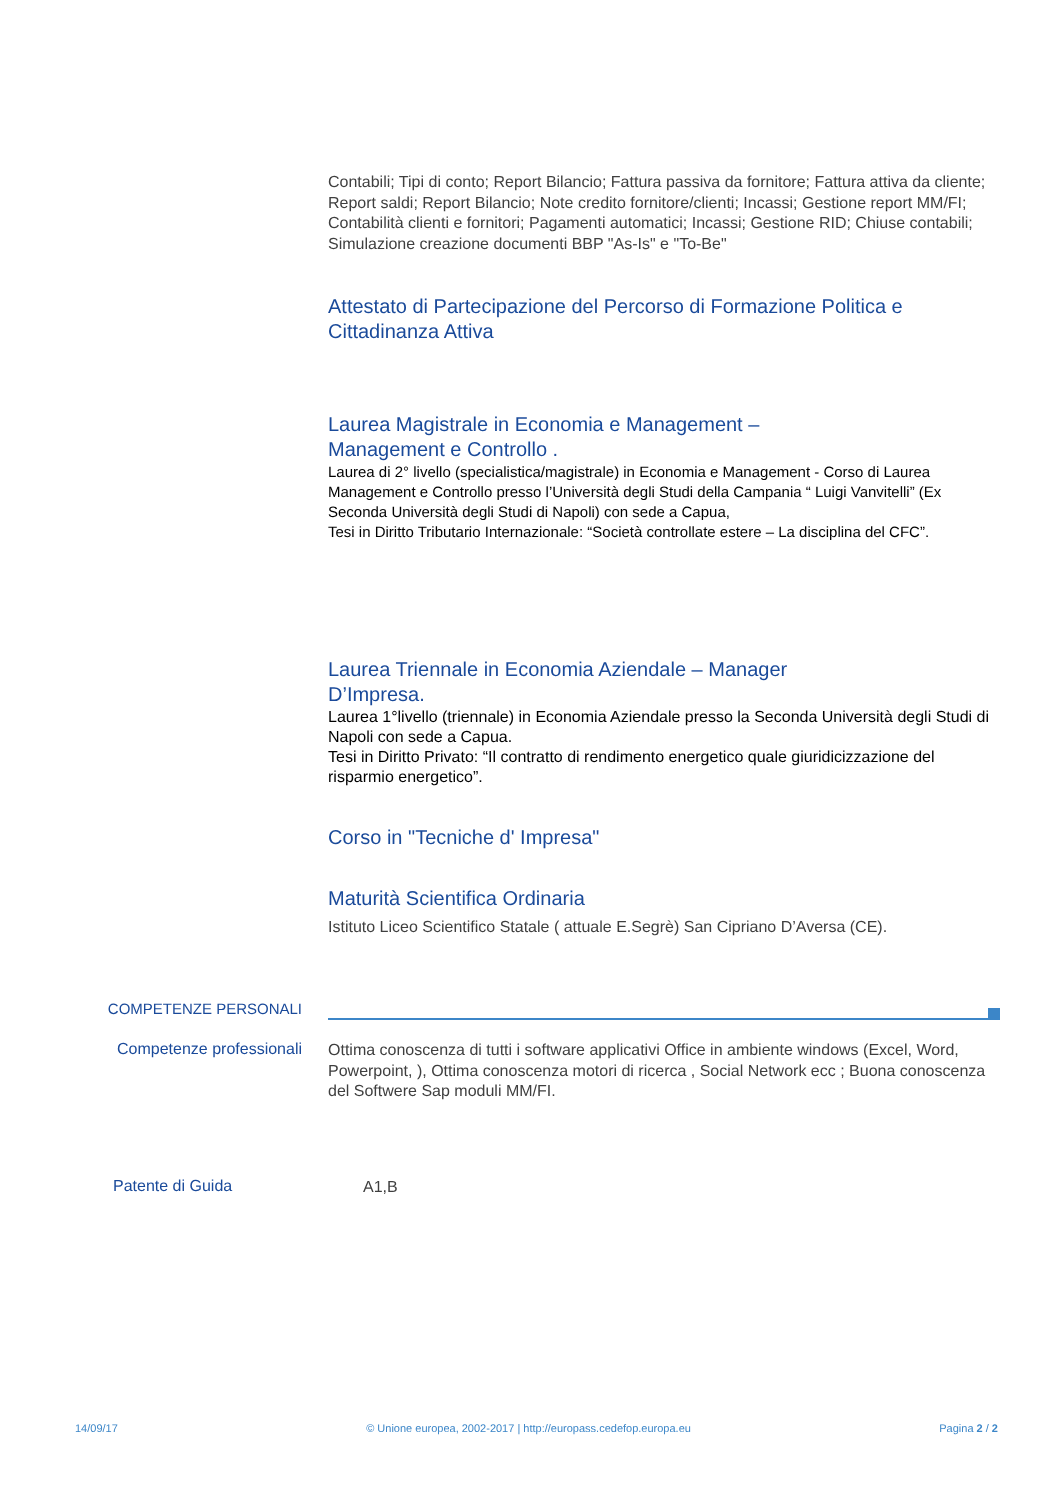Contabili; Tipi di conto; Report Bilancio; Fattura passiva da fornitore; Fattura attiva da cliente; Report saldi; Report Bilancio; Note credito fornitore/clienti; Incassi; Gestione report MM/FI; Contabilità clienti e fornitori; Pagamenti automatici; Incassi; Gestione RID; Chiuse contabili; Simulazione creazione documenti BBP "As-Is" e "To-Be"
Attestato di Partecipazione del Percorso di Formazione Politica e Cittadinanza Attiva
Laurea Magistrale in Economia e Management –
Management e Controllo .
Laurea di 2° livello (specialistica/magistrale) in Economia e Management - Corso di Laurea Management e Controllo presso l’Università degli Studi della Campania “ Luigi Vanvitelli” (Ex Seconda Università degli Studi di Napoli) con sede a Capua,
Tesi in Diritto Tributario Internazionale: “Società controllate estere – La disciplina del CFC”.
Laurea Triennale in Economia Aziendale – Manager
D’Impresa.
Laurea 1°livello (triennale) in Economia Aziendale presso la Seconda Università degli Studi di Napoli con sede a Capua.
Tesi in Diritto Privato: “Il contratto di rendimento energetico quale giuridicizzazione del risparmio energetico”.
Corso in "Tecniche d' Impresa"
Maturità Scientifica Ordinaria
Istituto Liceo Scientifico Statale ( attuale E.Segrè) San Cipriano D’Aversa (CE).
COMPETENZE PERSONALI
Competenze professionali
Ottima conoscenza di tutti i software applicativi Office in ambiente windows (Excel, Word, Powerpoint, ), Ottima conoscenza motori di ricerca , Social Network ecc ; Buona conoscenza del Softwere Sap moduli MM/FI.
Patente di Guida
A1,B
14/09/17 © Unione europea, 2002-2017 | http://europass.cedefop.europa.eu Pagina 2 / 2